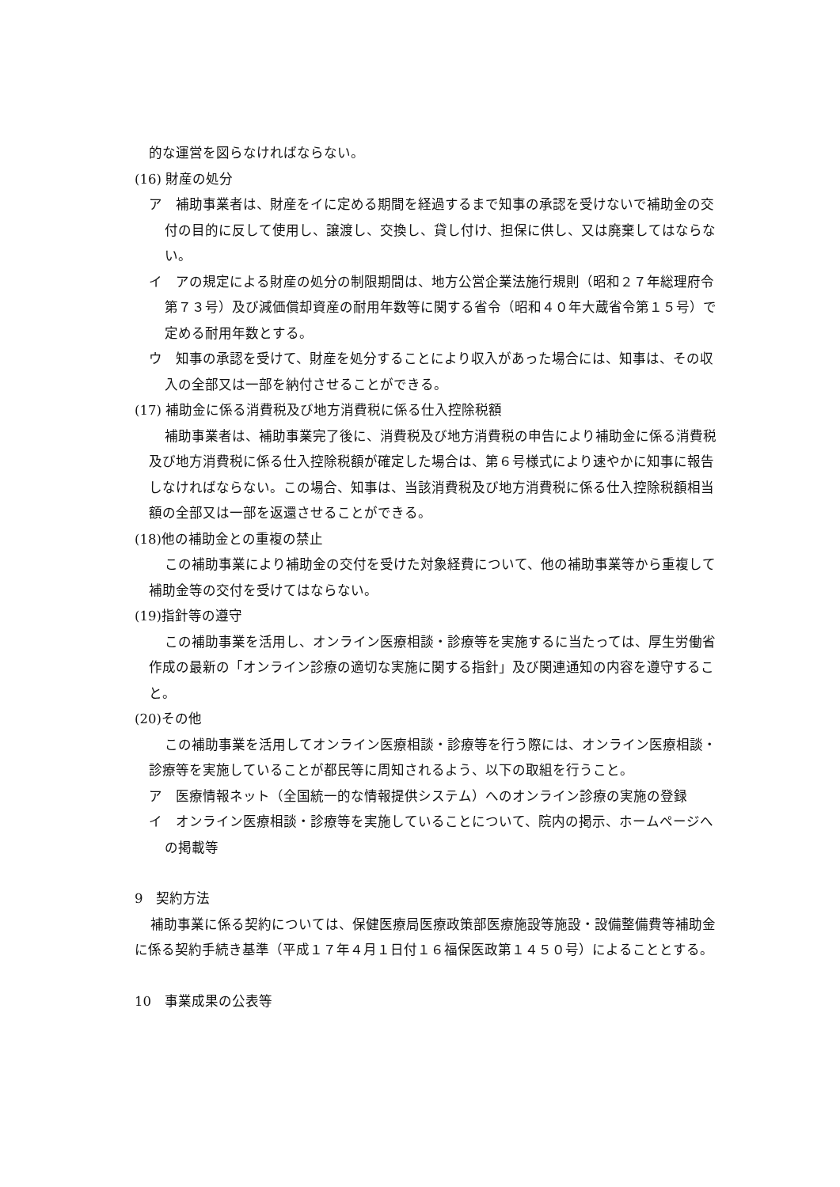的な運営を図らなければならない。
(16) 財産の処分
ア　補助事業者は、財産をイに定める期間を経過するまで知事の承認を受けないで補助金の交付の目的に反して使用し、譲渡し、交換し、貸し付け、担保に供し、又は廃棄してはならない。
イ　アの規定による財産の処分の制限期間は、地方公営企業法施行規則（昭和２７年総理府令第７３号）及び減価償却資産の耐用年数等に関する省令（昭和４０年大蔵省令第１５号）で定める耐用年数とする。
ウ　知事の承認を受けて、財産を処分することにより収入があった場合には、知事は、その収入の全部又は一部を納付させることができる。
(17) 補助金に係る消費税及び地方消費税に係る仕入控除税額
補助事業者は、補助事業完了後に、消費税及び地方消費税の申告により補助金に係る消費税及び地方消費税に係る仕入控除税額が確定した場合は、第６号様式により速やかに知事に報告しなければならない。この場合、知事は、当該消費税及び地方消費税に係る仕入控除税額相当額の全部又は一部を返還させることができる。
(18)他の補助金との重複の禁止
この補助事業により補助金の交付を受けた対象経費について、他の補助事業等から重複して補助金等の交付を受けてはならない。
(19)指針等の遵守
この補助事業を活用し、オンライン医療相談・診療等を実施するに当たっては、厚生労働省作成の最新の「オンライン診療の適切な実施に関する指針」及び関連通知の内容を遵守すること。
(20)その他
この補助事業を活用してオンライン医療相談・診療等を行う際には、オンライン医療相談・診療等を実施していることが都民等に周知されるよう、以下の取組を行うこと。
ア　医療情報ネット（全国統一的な情報提供システム）へのオンライン診療の実施の登録
イ　オンライン医療相談・診療等を実施していることについて、院内の掲示、ホームページへの掲載等
9　契約方法
補助事業に係る契約については、保健医療局医療政策部医療施設等施設・設備整備費等補助金に係る契約手続き基準（平成１７年４月１日付１６福保医政第１４５０号）によることとする。
10　事業成果の公表等